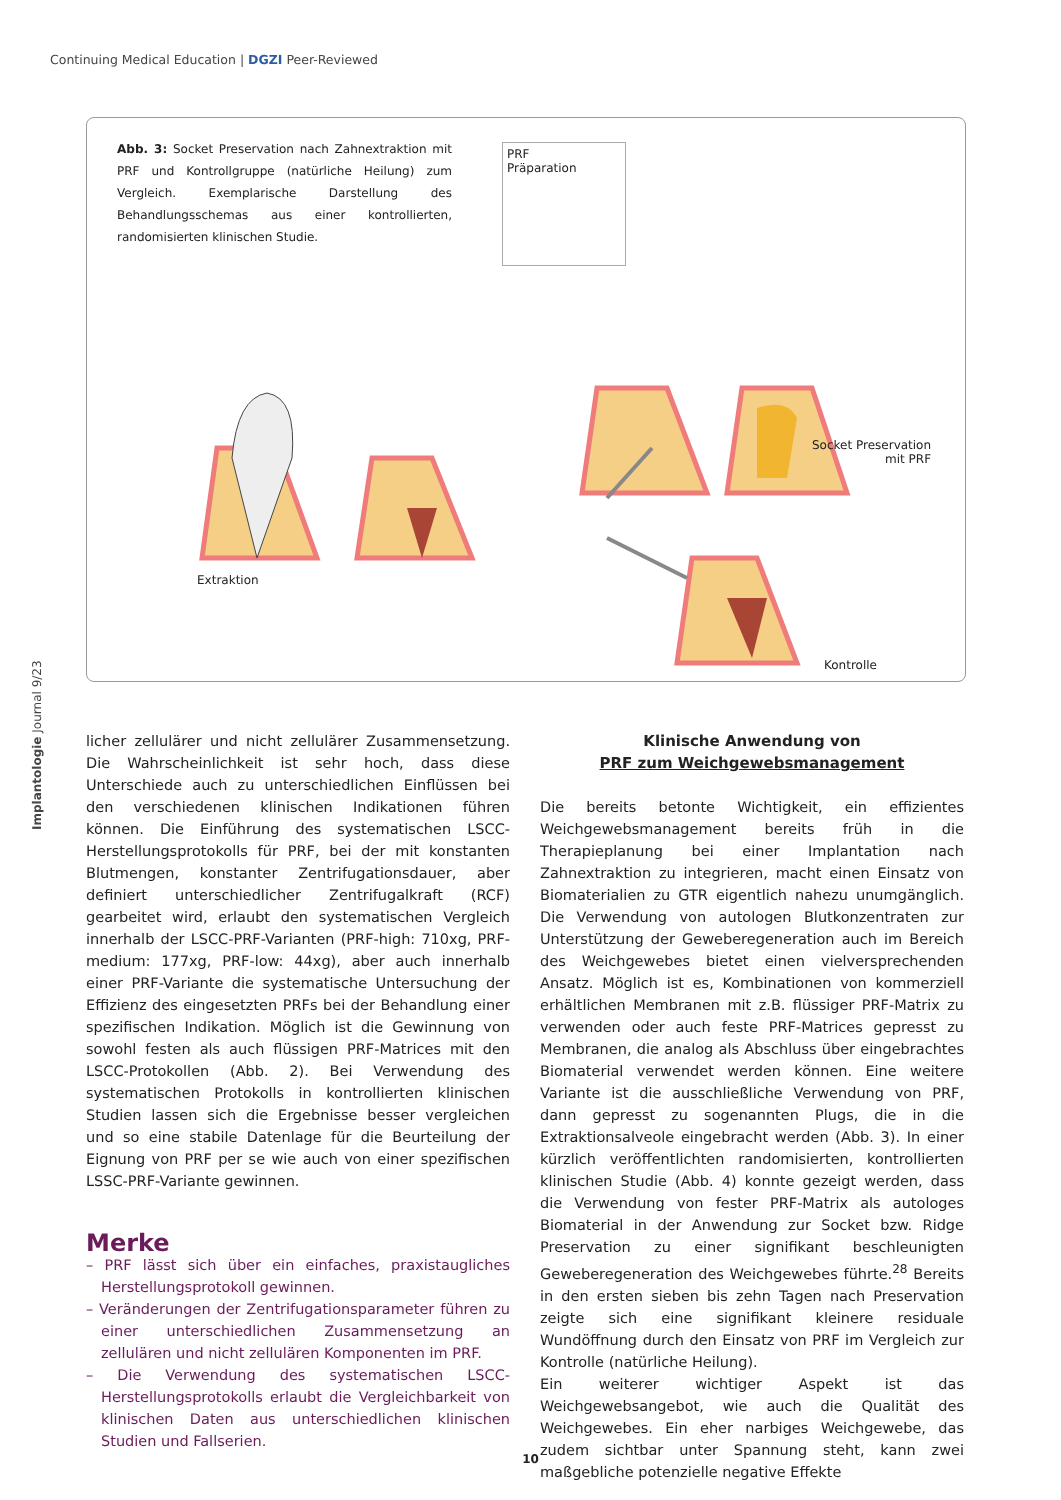Continuing Medical Education | DGZI Peer-Reviewed
Implantologie Journal 9/23
Abb. 3: Socket Preservation nach Zahnextraktion mit PRF und Kontrollgruppe (natürliche Heilung) zum Vergleich. Exemplarische Darstellung des Behandlungsschemas aus einer kontrollierten, randomisierten klinischen Studie.
PRF
Präparation
Socket Preservation
mit PRF
Kontrolle
Extraktion
licher zellulärer und nicht zellulärer Zusammensetzung. Die Wahrscheinlichkeit ist sehr hoch, dass diese Unterschiede auch zu unterschiedlichen Einflüssen bei den verschiedenen klinischen Indikationen führen können. Die Einführung des systematischen LSCC-Herstellungsprotokolls für PRF, bei der mit konstanten Blutmengen, konstanter Zentrifugationsdauer, aber definiert unterschiedlicher Zentrifugalkraft (RCF) gearbeitet wird, erlaubt den systematischen Vergleich innerhalb der LSCC-PRF-Varianten (PRF-high: 710xg, PRF-medium: 177xg, PRF-low: 44xg), aber auch innerhalb einer PRF-Variante die systematische Untersuchung der Effizienz des eingesetzten PRFs bei der Behandlung einer spezifischen Indikation. Möglich ist die Gewinnung von sowohl festen als auch flüssigen PRF-Matrices mit den LSCC-Protokollen (Abb. 2). Bei Verwendung des systematischen Protokolls in kontrollierten klinischen Studien lassen sich die Ergebnisse besser vergleichen und so eine stabile Datenlage für die Beurteilung der Eignung von PRF per se wie auch von einer spezifischen LSSC-PRF-Variante gewinnen.
Merke
– PRF lässt sich über ein einfaches, praxistaugliches Herstellungsprotokoll gewinnen.
– Veränderungen der Zentrifugationsparameter führen zu einer unterschiedlichen Zusammensetzung an zellulären und nicht zellulären Komponenten im PRF.
– Die Verwendung des systematischen LSCC-Herstellungsprotokolls erlaubt die Vergleichbarkeit von klinischen Daten aus unterschiedlichen klinischen Studien und Fallserien.
Klinische Anwendung von
PRF zum Weichgewebsmanagement
Die bereits betonte Wichtigkeit, ein effizientes Weichgewebsmanagement bereits früh in die Therapieplanung bei einer Implantation nach Zahnextraktion zu integrieren, macht einen Einsatz von Biomaterialien zu GTR eigentlich nahezu unumgänglich. Die Verwendung von autologen Blutkonzentraten zur Unterstützung der Geweberegeneration auch im Bereich des Weichgewebes bietet einen vielversprechenden Ansatz. Möglich ist es, Kombinationen von kommerziell erhältlichen Membranen mit z.B. flüssiger PRF-Matrix zu verwenden oder auch feste PRF-Matrices gepresst zu Membranen, die analog als Abschluss über eingebrachtes Biomaterial verwendet werden können. Eine weitere Variante ist die ausschließliche Verwendung von PRF, dann gepresst zu sogenannten Plugs, die in die Extraktionsalveole eingebracht werden (Abb. 3). In einer kürzlich veröffentlichten randomisierten, kontrollierten klinischen Studie (Abb. 4) konnte gezeigt werden, dass die Verwendung von fester PRF-Matrix als autologes Biomaterial in der Anwendung zur Socket bzw. Ridge Preservation zu einer signifikant beschleunigten Geweberegeneration des Weichgewebes führte.<sup>28</sup> Bereits in den ersten sieben bis zehn Tagen nach Preservation zeigte sich eine signifikant kleinere residuale Wundöffnung durch den Einsatz von PRF im Vergleich zur Kontrolle (natürliche Heilung).
Ein weiterer wichtiger Aspekt ist das Weichgewebsangebot, wie auch die Qualität des Weichgewebes. Ein eher narbiges Weichgewebe, das zudem sichtbar unter Spannung steht, kann zwei maßgebliche potenzielle negative Effekte
10